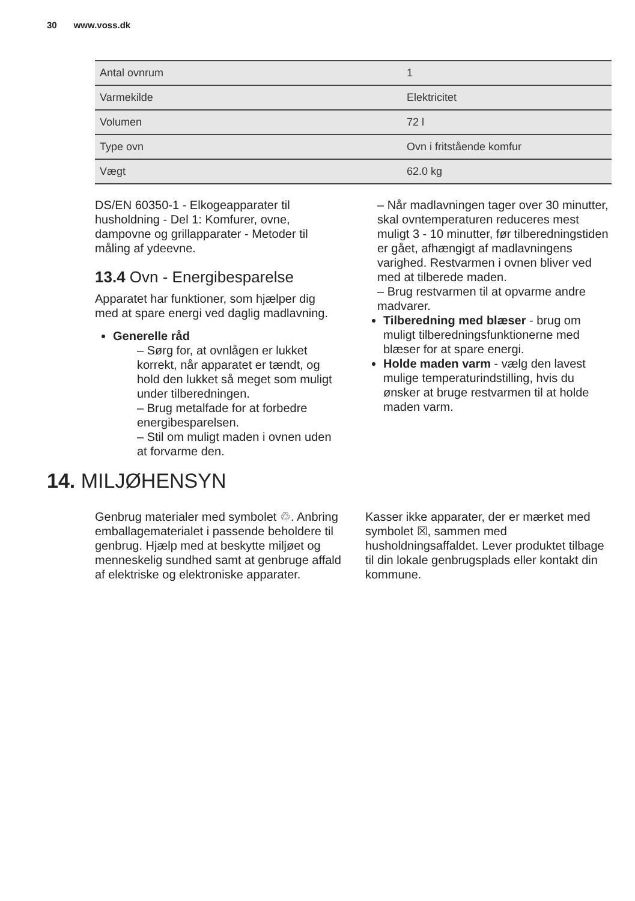30 www.voss.dk
| Antal ovnrum | 1 |
| Varmekilde | Elektricitet |
| Volumen | 72 l |
| Type ovn | Ovn i fritstående komfur |
| Vægt | 62.0 kg |
DS/EN 60350-1 - Elkogeapparater til husholdning - Del 1: Komfurer, ovne, dampovne og grillapparater - Metoder til måling af ydeevne.
13.4 Ovn - Energibesparelse
Apparatet har funktioner, som hjælper dig med at spare energi ved daglig madlavning.
Generelle råd
– Sørg for, at ovnlågen er lukket korrekt, når apparatet er tændt, og hold den lukket så meget som muligt under tilberedningen.
– Brug metalfade for at forbedre energibesparelsen.
– Stil om muligt maden i ovnen uden at forvarme den.
– Når madlavningen tager over 30 minutter, skal ovntemperaturen reduceres mest muligt 3 - 10 minutter, før tilberedningstiden er gået, afhængigt af madlavningens varighed. Restvarmen i ovnen bliver ved med at tilberede maden.
– Brug restvarmen til at opvarme andre madvarer.
Tilberedning med blæser - brug om muligt tilberedningsfunktionerne med blæser for at spare energi.
Holde maden varm - vælg den lavest mulige temperaturindstilling, hvis du ønsker at bruge restvarmen til at holde maden varm.
14. MILJØHENSYN
Genbrug materialer med symbolet ♲. Anbring emballagematerialet i passende beholdere til genbrug. Hjælp med at beskytte miljøet og menneskelig sundhed samt at genbruge affald af elektriske og elektroniske apparater.
Kasser ikke apparater, der er mærket med symbolet ☒, sammen med husholdningsaffaldet. Lever produktet tilbage til din lokale genbrugsplads eller kontakt din kommune.